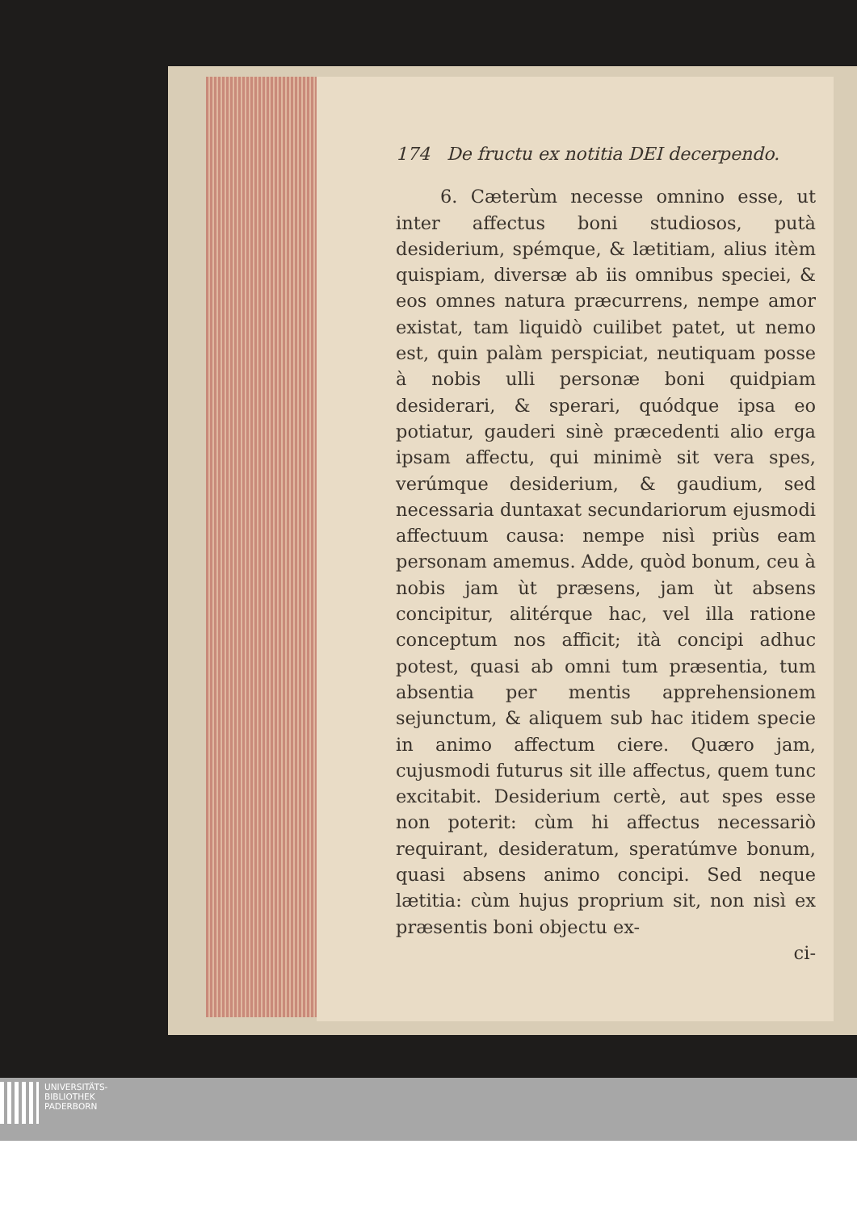174 De fructu ex notitia DEI decerpendo.
6. Cæterùm necesse omnino esse, ut inter affectus boni studiosos, putà desiderium, spémque, & lætitiam, alius itèm quispiam, diversæ ab iis omnibus speciei, & eos omnes natura præcurrens, nempe amor existat, tam liquidò cuilibet patet, ut nemo est, quin palàm perspiciat, neutiquam posse à nobis ulli personæ boni quidpiam desiderari, & sperari, quódque ipsa eo potiatur, gauderi sinè præcedenti alio erga ipsam affectu, qui minimè sit vera spes, verúmque desiderium, & gaudium, sed necessaria duntaxat secundariorum ejusmodi affectuum causa: nempe nisì priùs eam personam amemus. Adde, quòd bonum, ceu à nobis jam ùt præsens, jam ùt absens concipitur, alitérque hac, vel illa ratione conceptum nos afficit; ità concipi adhuc potest, quasi ab omni tum præsentia, tum absentia per mentis apprehensionem sejunctum, & aliquem sub hac itidem specie in animo affectum ciere. Quæro jam, cujusmodi futurus sit ille affectus, quem tunc excitabit. Desiderium certè, aut spes esse non poterit: cùm hi affectus necessariò requirant, desideratum, speratúmve bonum, quasi absens animo concipi. Sed neque lætitia: cùm hujus proprium sit, non nisì ex præsentis boni objectu ex-
ci-
UNIVERSITÄTS-
BIBLIOTHEK
PADERBORN